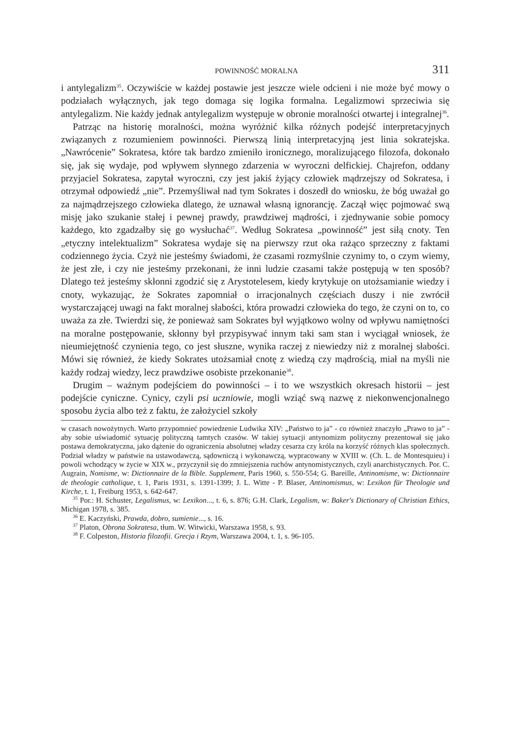POWINNOŚĆ MORALNA 311
i antylegalizm<sup>35</sup>. Oczywiście w każdej postawie jest jeszcze wiele odcieni i nie może być mowy o podziałach wyłącznych, jak tego domaga się logika formalna. Legalizmowi sprzeciwia się antylegalizm. Nie każdy jednak antylegalizm występuje w obronie moralności otwartej i integralnej<sup>36</sup>.
Patrząc na historię moralności, można wyróżnić kilka różnych podejść interpretacyjnych związanych z rozumieniem powinności. Pierwszą linią interpretacyjną jest linia sokratejska. „Nawrócenie” Sokratesa, które tak bardzo zmieniło ironicznego, moralizującego filozofa, dokonało się, jak się wydaje, pod wpływem słynnego zdarzenia w wyroczni delfickiej. Chajrefon, oddany przyjaciel Sokratesa, zapytał wyroczni, czy jest jakiś żyjący człowiek mądrzejszy od Sokratesa, i otrzymał odpowiedź „nie”. Przemyśliwał nad tym Sokrates i doszedł do wniosku, że bóg uważał go za najmądrzejszego człowieka dlatego, że uznawał własną ignorancję. Zaczął więc pojmować swą misję jako szukanie stałej i pewnej prawdy, prawdziwej mądrości, i zjednywanie sobie pomocy każdego, kto zgadzałby się go wysłuchać<sup>37</sup>. Według Sokratesa „powinność” jest siłą cnoty. Ten „etyczny intelektualizm” Sokratesa wydaje się na pierwszy rzut oka rażąco sprzeczny z faktami codziennego życia. Czyż nie jesteśmy świadomi, że czasami rozmyślnie czynimy to, o czym wiemy, że jest złe, i czy nie jesteśmy przekonani, że inni ludzie czasami także postępują w ten sposób? Dlatego też jesteśmy skłonni zgodzić się z Arystotelesem, kiedy krytykuje on utożsamianie wiedzy i cnoty, wykazując, że Sokrates zapomniał o irracjonalnych częściach duszy i nie zwrócił wystarczającej uwagi na fakt moralnej słabości, która prowadzi człowieka do tego, że czyni on to, co uważa za złe. Twierdzi się, że ponieważ sam Sokrates był wyjątkowo wolny od wpływu namiętności na moralne postępowanie, skłonny był przypisywać innym taki sam stan i wyciągał wniosek, że nieumiejętność czynienia tego, co jest słuszne, wynika raczej z niewiedzy niż z moralnej słabości. Mówi się również, że kiedy Sokrates utożsamiał cnotę z wiedzą czy mądrością, miał na myśli nie każdy rodzaj wiedzy, lecz prawdziwe osobiste przekonanie<sup>38</sup>.
Drugim – ważnym podejściem do powinności – i to we wszystkich okresach historii – jest podejście cyniczne. Cynicy, czyli psi uczniowie, mogli wziąć swą nazwę z niekonwencjonalnego sposobu życia albo też z faktu, że założyciel szkoły
w czasach nowożytnych. Warto przypomnieć powiedzenie Ludwika XIV: „Państwo to ja” - co również znaczyło „Prawo to ja” - aby sobie uświadomić sytuację polityczną tamtych czasów. W takiej sytuacji antynomizm polityczny prezentował się jako postawa demokratyczna, jako dążenie do ograniczenia absolutnej władzy cesarza czy króla na korzyść różnych klas społecznych. Podział władzy w państwie na ustawodawczą, sądowniczą i wykonawczą, wypracowany w XVIII w. (Ch. L. de Montesquieu) i powoli wchodzący w życie w XIX w., przyczynił się do zmniejszenia ruchów antynomistycznych, czyli anarchistycznych. Por. C. Augrain, Nomisme, w: Dictionnaire de la Bible. Supplement, Paris 1960, s. 550-554; G. Bareille, Antinomisme, w: Dictionnaire de theologie catholique, t. 1, Paris 1931, s. 1391-1399; J. L. Witte - P. Blaser, Antinomismus, w: Lexikon für Theologie und Kirche, t. 1, Freiburg 1953, s. 642-647.
<sup>35</sup> Por.: H. Schuster, Legalismus, w: Lexikon..., t. 6, s. 876; G.H. Clark, Legalism, w: Baker's Dictionary of Christian Ethics, Michigan 1978, s. 385.
<sup>36</sup> E. Kaczyński, Prawda, dobro, sumienie..., s. 16.
<sup>37</sup> Platon, Obrona Sokratesa, tłum. W. Witwicki, Warszawa 1958, s. 93.
<sup>38</sup> F. Colpeston, Historia filozofii. Grecja i Rzym, Warszawa 2004, t. 1, s. 96-105.